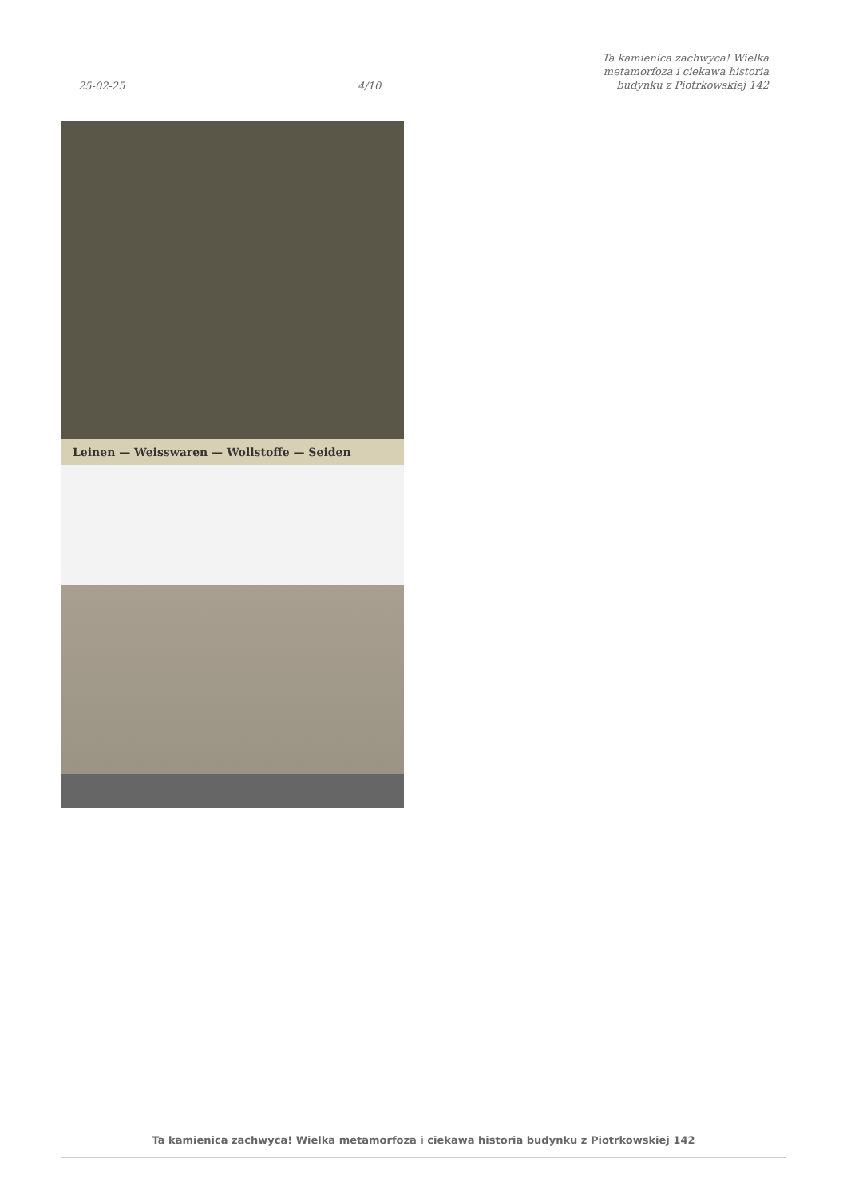25-02-25
4/10
Ta kamienica zachwyca! Wielka metamorfoza i ciekawa historia budynku z Piotrkowskiej 142
Leinen — Weisswaren — Wollstoffe — Seiden
Ta kamienica zachwyca! Wielka metamorfoza i ciekawa historia budynku z Piotrkowskiej 142